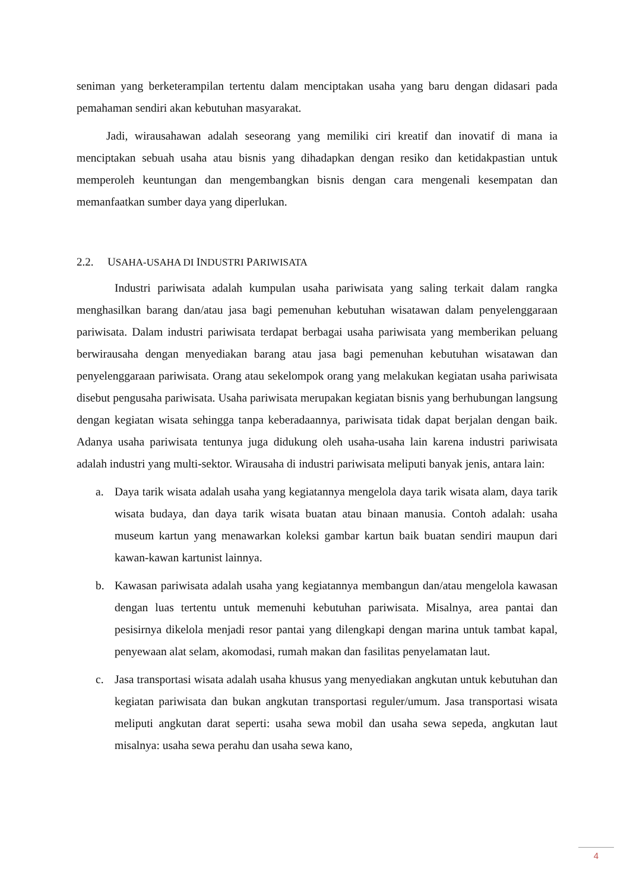seniman yang berketerampilan tertentu dalam menciptakan usaha yang baru dengan didasari pada pemahaman sendiri akan kebutuhan masyarakat.
Jadi, wirausahawan adalah seseorang yang memiliki ciri kreatif dan inovatif di mana ia menciptakan sebuah usaha atau bisnis yang dihadapkan dengan resiko dan ketidakpastian untuk memperoleh keuntungan dan mengembangkan bisnis dengan cara mengenali kesempatan dan memanfaatkan sumber daya yang diperlukan.
2.2. USAHA-USAHA DI INDUSTRI PARIWISATA
Industri pariwisata adalah kumpulan usaha pariwisata yang saling terkait dalam rangka menghasilkan barang dan/atau jasa bagi pemenuhan kebutuhan wisatawan dalam penyelenggaraan pariwisata. Dalam industri pariwisata terdapat berbagai usaha pariwisata yang memberikan peluang berwirausaha dengan menyediakan barang atau jasa bagi pemenuhan kebutuhan wisatawan dan penyelenggaraan pariwisata. Orang atau sekelompok orang yang melakukan kegiatan usaha pariwisata disebut pengusaha pariwisata. Usaha pariwisata merupakan kegiatan bisnis yang berhubungan langsung dengan kegiatan wisata sehingga tanpa keberadaannya, pariwisata tidak dapat berjalan dengan baik. Adanya usaha pariwisata tentunya juga didukung oleh usaha-usaha lain karena industri pariwisata adalah industri yang multi-sektor. Wirausaha di industri pariwisata meliputi banyak jenis, antara lain:
a. Daya tarik wisata adalah usaha yang kegiatannya mengelola daya tarik wisata alam, daya tarik wisata budaya, dan daya tarik wisata buatan atau binaan manusia. Contoh adalah: usaha museum kartun yang menawarkan koleksi gambar kartun baik buatan sendiri maupun dari kawan-kawan kartunist lainnya.
b. Kawasan pariwisata adalah usaha yang kegiatannya membangun dan/atau mengelola kawasan dengan luas tertentu untuk memenuhi kebutuhan pariwisata. Misalnya, area pantai dan pesisirnya dikelola menjadi resor pantai yang dilengkapi dengan marina untuk tambat kapal, penyewaan alat selam, akomodasi, rumah makan dan fasilitas penyelamatan laut.
c. Jasa transportasi wisata adalah usaha khusus yang menyediakan angkutan untuk kebutuhan dan kegiatan pariwisata dan bukan angkutan transportasi reguler/umum. Jasa transportasi wisata meliputi angkutan darat seperti: usaha sewa mobil dan usaha sewa sepeda, angkutan laut misalnya: usaha sewa perahu dan usaha sewa kano,
4